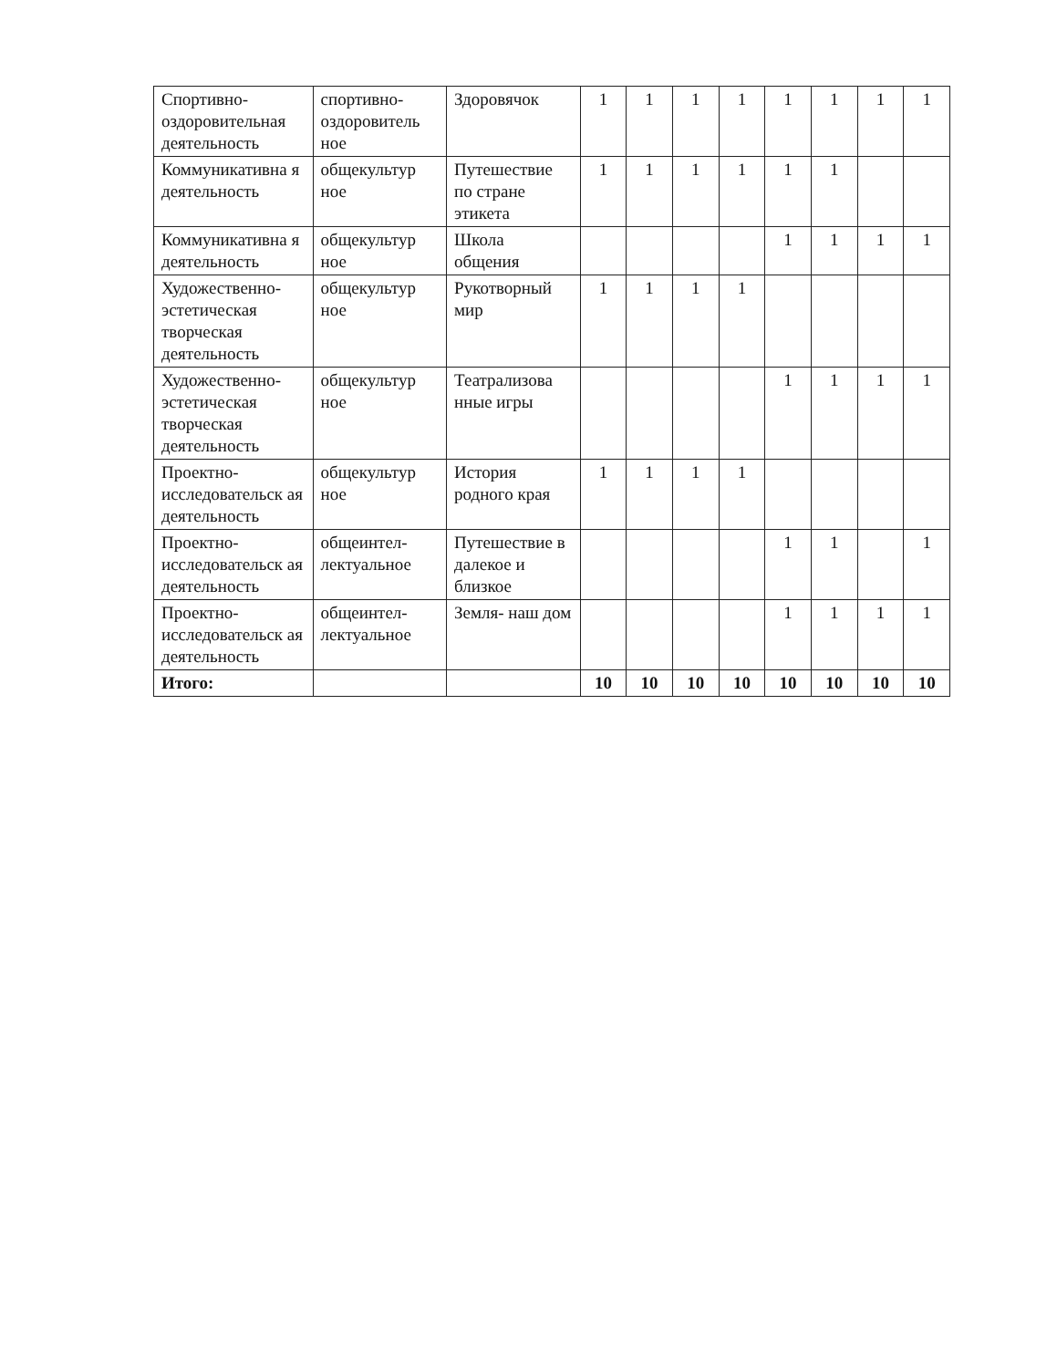| Спортивно-оздоровительная деятельность | спортивно-оздоровитель ное | Здоровячок | 1 | 1 | 1 | 1 | 1 | 1 | 1 | 1 |
| Коммуникативна я деятельность | общекультур ное | Путешествие по стране этикета | 1 | 1 | 1 | 1 | 1 | 1 | | |
| Коммуникативна я деятельность | общекультур ное | Школа общения | | | | | 1 | 1 | 1 | 1 |
| Художественно-эстетическая творческая деятельность | общекультур ное | Рукотворный мир | 1 | 1 | 1 | 1 | | | | |
| Художественно-эстетическая творческая деятельность | общекультур ное | Театрализова нные игры | | | | | 1 | 1 | 1 | 1 |
| Проектно-исследовательск ая деятельность | общекультур ное | История родного края | 1 | 1 | 1 | 1 | | | | |
| Проектно-исследовательск ая деятельность | общеинтел-лектуальное | Путешествие в далекое и близкое | | | | | 1 | 1 | | 1 |
| Проектно-исследовательск ая деятельность | общеинтел-лектуальное | Земля- наш дом | | | | | 1 | 1 | 1 | 1 |
| Итого: | | | 10 | 10 | 10 | 10 | 10 | 10 | 10 | 10 |